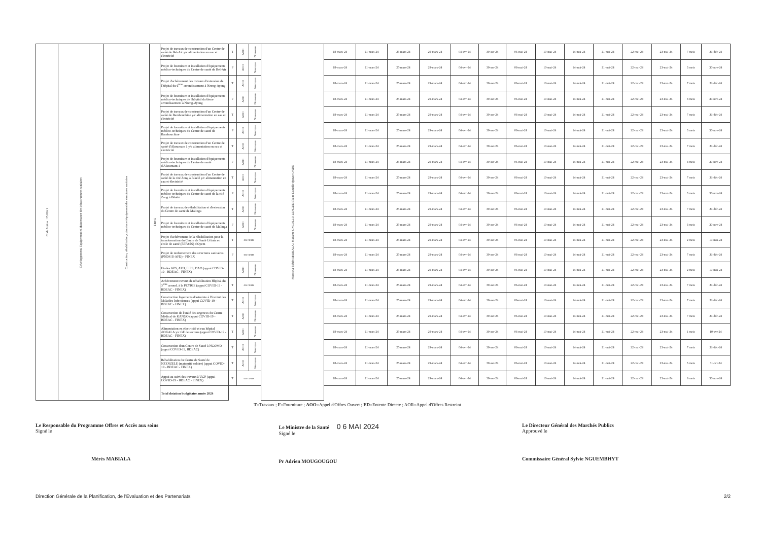| Code Action : 25.836.1 | Développement, Equipement et Maintenance des infrastructures sanitaires | Construction, réhabilitation,extension et équipement des structures sanitaires | Titre 5 | Projet de travaux de construction d'un Centre de santé de Bel-Air y/c alimentation en eau et électricité | T | AOO | Nouveau | Monsieur Mérès MABIALA / Madame ONGOLLO LENGUE Eliane Danielle épouse ONDO | 18-mars-24 | 21-mars-24 | 25-mars-24 | 29-mars-24 | 04-avr-24 | 30-avr-24 | 06-mai-24 | 10-mai-24 | 14-mai-24 | 21-mai-24 | 22-mai-24 | 23-mai-24 | 7 mois | 31-déc-24 |
| | | | | Projet de fourniture et installation d'équipements médico-techniques du Centre de santé de Bel-Air | F | AOO | Nouveau | | 18-mars-24 | 21-mars-24 | 25-mars-24 | 29-mars-24 | 04-avr-24 | 30-avr-24 | 06-mai-24 | 10-mai-24 | 14-mai-24 | 21-mai-24 | 22-mai-24 | 23-mai-24 | 3 mois | 30-nov-24 |
| | | | | Projet d'achèvement des travaux d'extension de l'hôpital du 6<sup>ème</sup> arrondissement à Nzeng-Ayong | T | AOO | Nouveau | | 18-mars-24 | 21-mars-24 | 25-mars-24 | 29-mars-24 | 04-avr-24 | 30-avr-24 | 06-mai-24 | 10-mai-24 | 14-mai-24 | 21-mai-24 | 22-mai-24 | 23-mai-24 | 7 mois | 31-déc-24 |
| | | | | Projet de fourniture et installation d'équipements médico-techniques de l'hôpital du 6ème arrondissement à Nzeng-Ayong | F | AOO | Nouveau | | 18-mars-24 | 21-mars-24 | 25-mars-24 | 29-mars-24 | 04-avr-24 | 30-avr-24 | 06-mai-24 | 10-mai-24 | 14-mai-24 | 21-mai-24 | 22-mai-24 | 23-mai-24 | 3 mois | 30-nov-24 |
| | | | | Projet de travaux de construction d'un Centre de santé de Bambouchine y/c alimentation en eau et électricité | T | AOO | Nouveau | | 18-mars-24 | 21-mars-24 | 25-mars-24 | 29-mars-24 | 04-avr-24 | 30-avr-24 | 06-mai-24 | 10-mai-24 | 14-mai-24 | 21-mai-24 | 22-mai-24 | 23-mai-24 | 7 mois | 31-déc-24 |
| | | | | Projet de fourniture et installation d'équipements médico-techniques du Centre de santé de Bambouchine | F | AOO | Nouveau | | 18-mars-24 | 21-mars-24 | 25-mars-24 | 29-mars-24 | 04-avr-24 | 30-avr-24 | 06-mai-24 | 10-mai-24 | 14-mai-24 | 21-mai-24 | 22-mai-24 | 23-mai-24 | 3 mois | 30-nov-24 |
| | | | | Projet de travaux de construction d'un Centre de santé d'Akournam 1 y/c alimentation en eau et électricité | T | AOO | Nouveau | | 18-mars-24 | 21-mars-24 | 25-mars-24 | 29-mars-24 | 04-avr-24 | 30-avr-24 | 06-mai-24 | 10-mai-24 | 14-mai-24 | 21-mai-24 | 22-mai-24 | 23-mai-24 | 7 mois | 31-déc-24 |
| | | | | Projet de fourniture et installation d'équipements médico-techniques du Centre de santé d'Akournam 1 | F | AOO | Nouveau | | 18-mars-24 | 21-mars-24 | 25-mars-24 | 29-mars-24 | 04-avr-24 | 30-avr-24 | 06-mai-24 | 10-mai-24 | 14-mai-24 | 21-mai-24 | 22-mai-24 | 23-mai-24 | 3 mois | 30-nov-24 |
| | | | | Projet de travaux de construction d'un Centre de santé de la cité Zong à Bikélé y/c alimentation en eau et électricité | T | AOO | Nouveau | | 18-mars-24 | 21-mars-24 | 25-mars-24 | 29-mars-24 | 04-avr-24 | 30-avr-24 | 06-mai-24 | 10-mai-24 | 14-mai-24 | 21-mai-24 | 22-mai-24 | 23-mai-24 | 7 mois | 31-déc-24 |
| | | | | Projet de fourniture et installation d'équipements médico-techniques du Centre de santé de la cité Zong à Bikélé | F | AOO | Nouveau | | 18-mars-24 | 21-mars-24 | 25-mars-24 | 29-mars-24 | 04-avr-24 | 30-avr-24 | 06-mai-24 | 10-mai-24 | 14-mai-24 | 21-mai-24 | 22-mai-24 | 23-mai-24 | 3 mois | 30-nov-24 |
| | | | | Projet de travaux de réhabilitation et d'extension du Centre de santé de Malinga | T | AOO | Nouveau | | 18-mars-24 | 21-mars-24 | 25-mars-24 | 29-mars-24 | 04-avr-24 | 30-avr-24 | 06-mai-24 | 10-mai-24 | 14-mai-24 | 21-mai-24 | 22-mai-24 | 23-mai-24 | 7 mois | 31-déc-24 |
| | | | | Projet de fourniture et installation d'équipements médico-techniques du Centre de santé de Malinga | F | AOO | Nouveau | | 18-mars-24 | 21-mars-24 | 25-mars-24 | 29-mars-24 | 04-avr-24 | 30-avr-24 | 06-mai-24 | 10-mai-24 | 14-mai-24 | 21-mai-24 | 22-mai-24 | 23-mai-24 | 3 mois | 30-nov-24 |
| | | | | Projet d'achèvement de la réhabilitation pour la transformation du Centre de Santé Urbain en école de santé (EPFASS) d'Oyem | T | en cours | | | 18-mars-24 | 21-mars-24 | 25-mars-24 | 29-mars-24 | 04-avr-24 | 30-avr-24 | 06-mai-24 | 10-mai-24 | 14-mai-24 | 21-mai-24 | 22-mai-24 | 23-mai-24 | 2 mois | 10-mai-24 |
| | | | | Projet de renforcement des structures sanitaires (PNDS II-AFD) - FINEX | F | en cours | | | 18-mars-24 | 21-mars-24 | 25-mars-24 | 29-mars-24 | 04-avr-24 | 30-avr-24 | 06-mai-24 | 10-mai-24 | 14-mai-24 | 21-mai-24 | 22-mai-24 | 23-mai-24 | 7 mois | 31-déc-24 |
| | | | | Etudes APS, APD, EIES, DAO (appui COVID-19 - BDEAC - FINEX) | | AOO | Nouveau | | 18-mars-24 | 21-mars-24 | 25-mars-24 | 29-mars-24 | 04-avr-24 | 30-avr-24 | 06-mai-24 | 10-mai-24 | 14-mai-24 | 21-mai-24 | 22-mai-24 | 23-mai-24 | 2 mois | 10-mai-24 |
| | | | | Achèvement travaux de réhabilitation Hôpital du 3<sup>ème</sup> arrond. à la PEYRIE (appui COVID-19 - BDEAC - FINEX) | T | en cours | | | 18-mars-24 | 21-mars-24 | 25-mars-24 | 29-mars-24 | 04-avr-24 | 30-avr-24 | 06-mai-24 | 10-mai-24 | 14-mai-24 | 21-mai-24 | 22-mai-24 | 23-mai-24 | 7 mois | 31-déc-24 |
| | | | | Construction logements d'astreinte à l'Institut des Maladies Infectieuses (appui COVID-19 - BDEAC - FINEX) | T | AOO | Nouveau | | 18-mars-24 | 21-mars-24 | 25-mars-24 | 29-mars-24 | 04-avr-24 | 30-avr-24 | 06-mai-24 | 10-mai-24 | 14-mai-24 | 21-mai-24 | 22-mai-24 | 23-mai-24 | 7 mois | 31-déc-24 |
| | | | | Construction de l'unité des urgences du Centre Médical de KANGO (appui COVID-19 - BDEAC - FINEX) | T | AOO | Nouveau | | 18-mars-24 | 21-mars-24 | 25-mars-24 | 29-mars-24 | 04-avr-24 | 30-avr-24 | 06-mai-24 | 10-mai-24 | 14-mai-24 | 21-mai-24 | 22-mai-24 | 23-mai-24 | 7 mois | 31-déc-24 |
| | | | | Alimentation en electricité et eau hôpital d'OKALA y/c GE de secours (appui COVID-19 - BDEAC - FINEX) | T | AOO | Nouveau | | 18-mars-24 | 21-mars-24 | 25-mars-24 | 29-mars-24 | 04-avr-24 | 30-avr-24 | 06-mai-24 | 10-mai-24 | 14-mai-24 | 21-mai-24 | 22-mai-24 | 23-mai-24 | 1 mois | 10-avr-24 |
| | | | | Construction d'un Centre de Santé à NGOMO (appui COVID-19, BDEAC) | T | AOO | Nouveau | | 18-mars-24 | 21-mars-24 | 25-mars-24 | 29-mars-24 | 04-avr-24 | 30-avr-24 | 06-mai-24 | 10-mai-24 | 14-mai-24 | 21-mai-24 | 22-mai-24 | 23-mai-24 | 7 mois | 31-déc-24 |
| | | | | Réhabilitation du Centre de Santé de NZENZELE (maternité solaire) (appui COVID-19 - BDEAC - FINEX) | T | AOO | Nouveau | | 18-mars-24 | 21-mars-24 | 25-mars-24 | 29-mars-24 | 04-avr-24 | 30-avr-24 | 06-mai-24 | 10-mai-24 | 14-mai-24 | 21-mai-24 | 22-mai-24 | 23-mai-24 | 5 mois | 31-oct-24 |
| | | | | Appui au suivi des travaux à UGP (appui COVID-19 - BDEAC - FINEX) | T | en cours | | | 18-mars-24 | 21-mars-24 | 25-mars-24 | 29-mars-24 | 04-avr-24 | 30-avr-24 | 06-mai-24 | 10-mai-24 | 14-mai-24 | 21-mai-24 | 22-mai-24 | 23-mai-24 | 6 mois | 30-nov-24 |
| | | | | Total dotation budgétaire année 2024 | | | | | | | | | | | | | | | | | | |
T=Travaux ; F=Fourniture ; AOO=Appel d'Offres Ouvert ; ED=Entente Directe ; AOR=Appel d'Offres Restreint
Le Responsable du Programme Offres et Accès aux soins
Signé le
Mérès MABIALA
Le Ministre de la Santé 0 6 MAI 2024
Signé le
Pr Adrien MOUGOUGOU
Le Directeur Général des Marchés Publics
Approuvé le
Commissaire Général Sylvie NGUEMBHYT
Direction Générale de la Planification, de l'Evaluation et des Partenariats 2/2